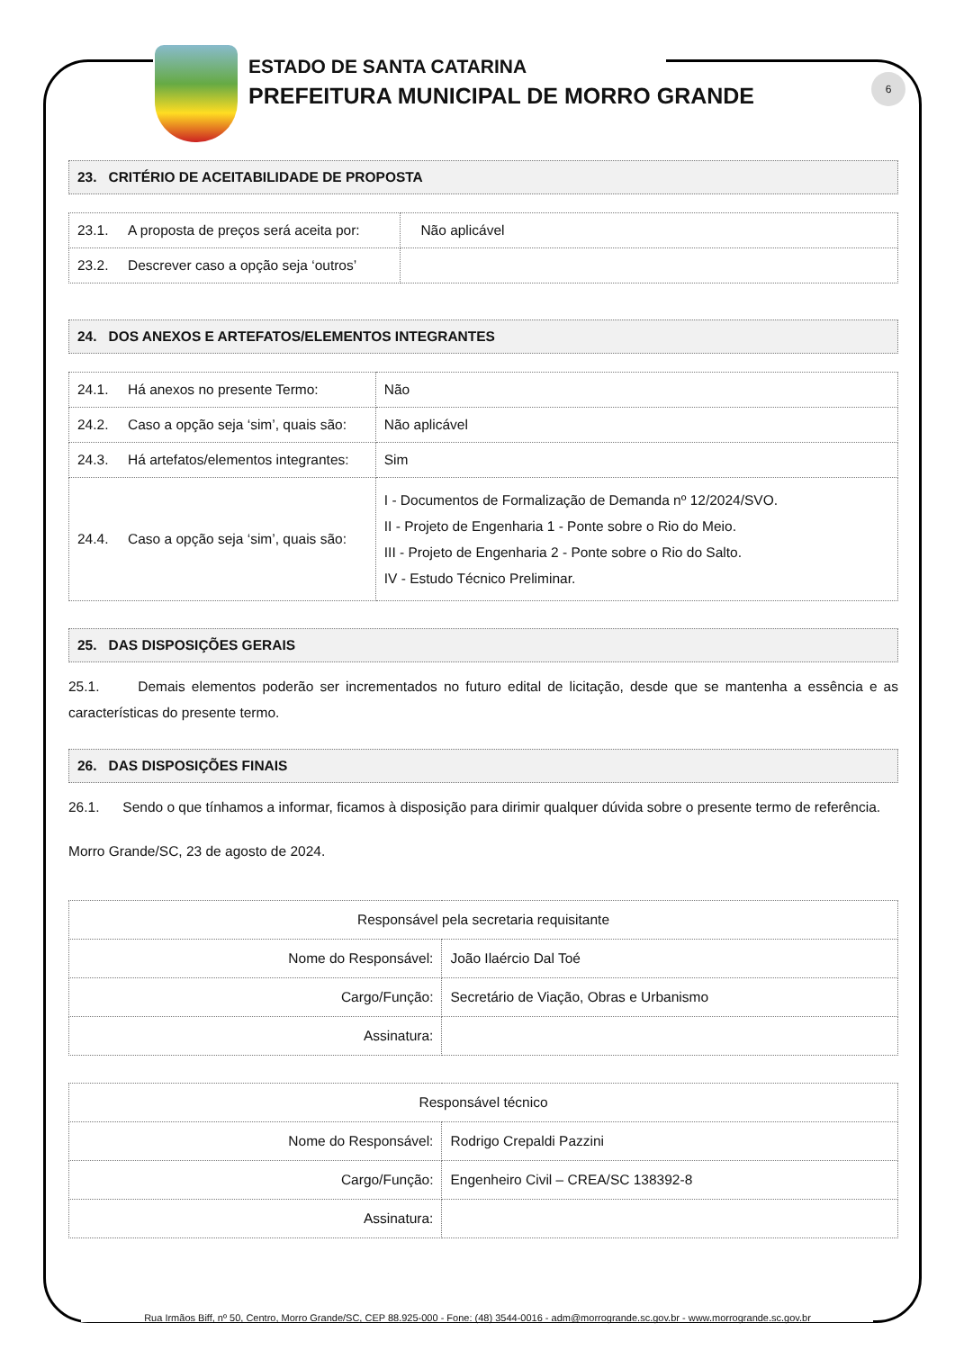6
ESTADO DE SANTA CATARINA
PREFEITURA MUNICIPAL DE MORRO GRANDE
23. CRITÉRIO DE ACEITABILIDADE DE PROPOSTA
| 23.1. A proposta de preços será aceita por: | Não aplicável |
| 23.2. Descrever caso a opção seja ‘outros’ | |
24. DOS ANEXOS E ARTEFATOS/ELEMENTOS INTEGRANTES
| 24.1. Há anexos no presente Termo: | Não |
| 24.2. Caso a opção seja ‘sim’, quais são: | Não aplicável |
| 24.3. Há artefatos/elementos integrantes: | Sim |
| 24.4. Caso a opção seja ‘sim’, quais são: | I - Documentos de Formalização de Demanda nº 12/2024/SVO. II - Projeto de Engenharia 1 - Ponte sobre o Rio do Meio. III - Projeto de Engenharia 2 - Ponte sobre o Rio do Salto. IV - Estudo Técnico Preliminar. |
25. DAS DISPOSIÇÕES GERAIS
25.1. Demais elementos poderão ser incrementados no futuro edital de licitação, desde que se mantenha a essência e as características do presente termo.
26. DAS DISPOSIÇÕES FINAIS
26.1. Sendo o que tínhamos a informar, ficamos à disposição para dirimir qualquer dúvida sobre o presente termo de referência.
Morro Grande/SC, 23 de agosto de 2024.
| Responsável pela secretaria requisitante | |
| Nome do Responsável: | João Ilaércio Dal Toé |
| Cargo/Função: | Secretário de Viação, Obras e Urbanismo |
| Assinatura: | |
| Responsável técnico | |
| Nome do Responsável: | Rodrigo Crepaldi Pazzini |
| Cargo/Função: | Engenheiro Civil – CREA/SC 138392-8 |
| Assinatura: | |
Rua Irmãos Biff, nº 50, Centro, Morro Grande/SC, CEP 88.925-000 - Fone: (48) 3544-0016 - adm@morrogrande.sc.gov.br - www.morrogrande.sc.gov.br